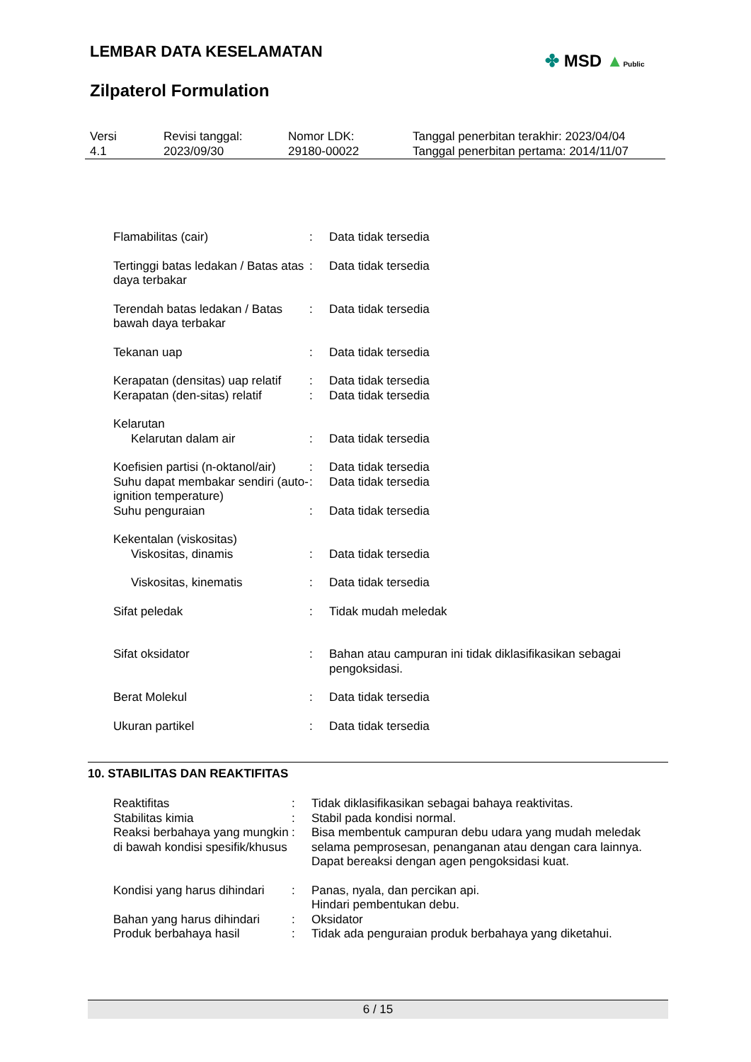LEMBAR DATA KESELAMATAN
✤ MSD ▲Public
Zilpaterol Formulation
Versi
4.1
Revisi tanggal:
2023/09/30
Nomor LDK:
29180-00022
Tanggal penerbitan terakhir: 2023/04/04
Tanggal penerbitan pertama: 2014/11/07
| Flamabilitas (cair) | : | Data tidak tersedia |
| Tertinggi batas ledakan / Batas atas daya terbakar | : | Data tidak tersedia |
| Terendah batas ledakan / Batas bawah daya terbakar | : | Data tidak tersedia |
| Tekanan uap | : | Data tidak tersedia |
| Kerapatan (densitas) uap relatif | : | Data tidak tersedia |
| Kerapatan (den-sitas) relatif | : | Data tidak tersedia |
| Kelarutan | | |
| Kelarutan dalam air | : | Data tidak tersedia |
| Koefisien partisi (n-oktanol/air) | : | Data tidak tersedia |
| Suhu dapat membakar sendiri (auto-ignition temperature) | : | Data tidak tersedia |
| Suhu penguraian | : | Data tidak tersedia |
| Kekentalan (viskositas) | | |
| Viskositas, dinamis | : | Data tidak tersedia |
| Viskositas, kinematis | : | Data tidak tersedia |
| Sifat peledak | : | Tidak mudah meledak |
| Sifat oksidator | : | Bahan atau campuran ini tidak diklasifikasikan sebagai pengoksidasi. |
| Berat Molekul | : | Data tidak tersedia |
| Ukuran partikel | : | Data tidak tersedia |
10. STABILITAS DAN REAKTIFITAS
| Reaktifitas | : | Tidak diklasifikasikan sebagai bahaya reaktivitas. |
| Stabilitas kimia | : | Stabil pada kondisi normal. |
| Reaksi berbahaya yang mungkin di bawah kondisi spesifik/khusus | : | Bisa membentuk campuran debu udara yang mudah meledak selama pemprosesan, penanganan atau dengan cara lainnya. Dapat bereaksi dengan agen pengoksidasi kuat. |
| Kondisi yang harus dihindari | : | Panas, nyala, dan percikan api. Hindari pembentukan debu. |
| Bahan yang harus dihindari | : | Oksidator |
| Produk berbahaya hasil | : | Tidak ada penguraian produk berbahaya yang diketahui. |
6 / 15